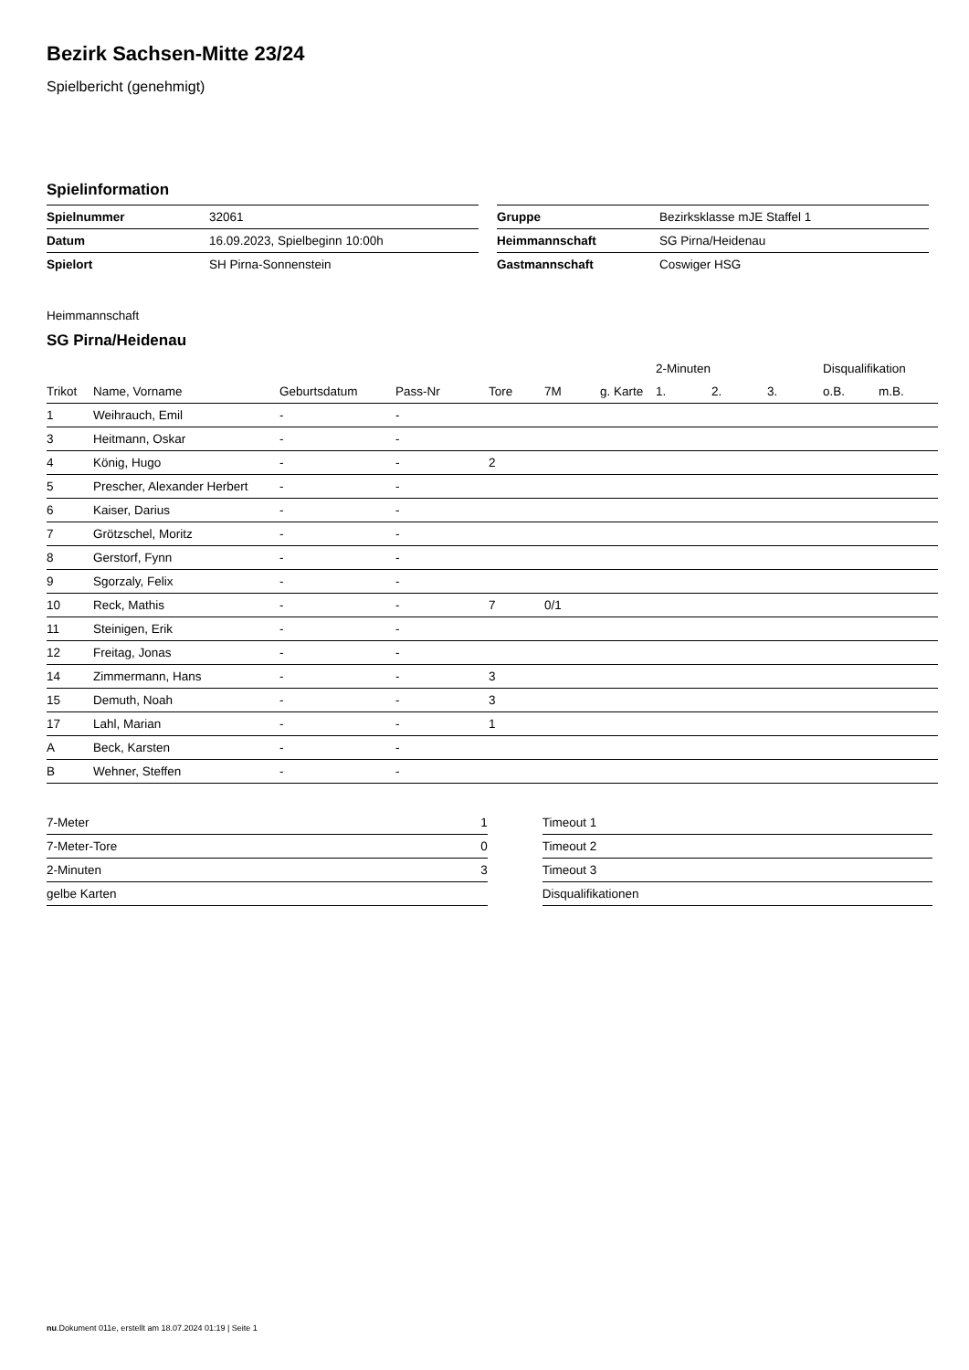Bezirk Sachsen-Mitte 23/24
Spielbericht (genehmigt)
Spielinformation
| Spielnummer | 32061 |
| Datum | 16.09.2023, Spielbeginn 10:00h |
| Spielort | SH Pirna-Sonnenstein |
| Gruppe | Bezirksklasse mJE Staffel 1 |
| Heimmannschaft | SG Pirna/Heidenau |
| Gastmannschaft | Coswiger HSG |
Heimmannschaft
SG Pirna/Heidenau
| | | | | | | | 2-Minuten | | | Disqualifikation | |
| --- | --- | --- | --- | --- | --- | --- | --- | --- | --- | --- | --- |
| Trikot | Name, Vorname | Geburtsdatum | Pass-Nr | Tore | 7M | g. Karte | 1. | 2. | 3. | o.B. | m.B. |
| 1 | Weihrauch, Emil | - | - | | | | | | | | |
| 3 | Heitmann, Oskar | - | - | | | | | | | | |
| 4 | König, Hugo | - | - | 2 | | | | | | | |
| 5 | Prescher, Alexander Herbert | - | - | | | | | | | | |
| 6 | Kaiser, Darius | - | - | | | | | | | | |
| 7 | Grötzschel, Moritz | - | - | | | | | | | | |
| 8 | Gerstorf, Fynn | - | - | | | | | | | | |
| 9 | Sgorzaly, Felix | - | - | | | | | | | | |
| 10 | Reck, Mathis | - | - | 7 | 0/1 | | | | | | |
| 11 | Steinigen, Erik | - | - | | | | | | | | |
| 12 | Freitag, Jonas | - | - | | | | | | | | |
| 14 | Zimmermann, Hans | - | - | 3 | | | | | | | |
| 15 | Demuth, Noah | - | - | 3 | | | | | | | |
| 17 | Lahl, Marian | - | - | 1 | | | | | | | |
| A | Beck, Karsten | - | - | | | | | | | | |
| B | Wehner, Steffen | - | - | | | | | | | | |
| 7-Meter | 1 |
| 7-Meter-Tore | 0 |
| 2-Minuten | 3 |
| gelbe Karten | |
| Timeout 1 |
| Timeout 2 |
| Timeout 3 |
| Disqualifikationen |
nu.Dokument 011e, erstellt am 18.07.2024 01:19 | Seite 1